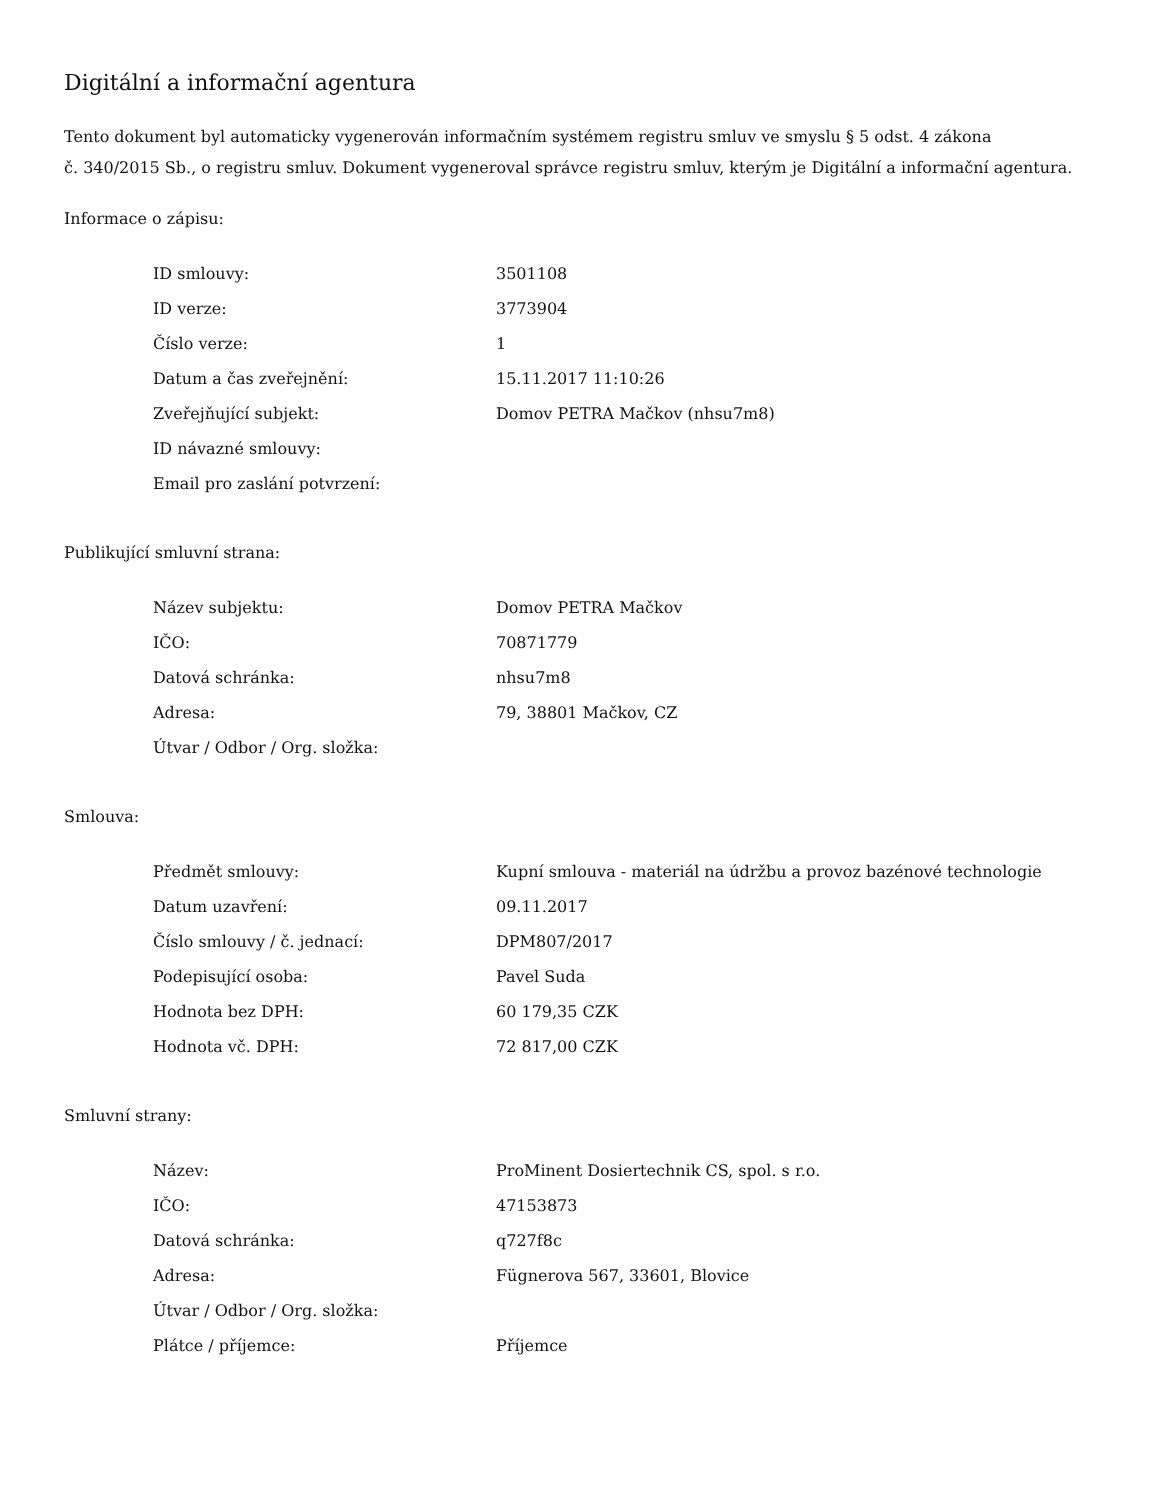Digitální a informační agentura
Tento dokument byl automaticky vygenerován informačním systémem registru smluv ve smyslu § 5 odst. 4 zákona
č. 340/2015 Sb., o registru smluv. Dokument vygeneroval správce registru smluv, kterým je Digitální a informační agentura.
Informace o zápisu:
| ID smlouvy: | 3501108 |
| ID verze: | 3773904 |
| Číslo verze: | 1 |
| Datum a čas zveřejnění: | 15.11.2017 11:10:26 |
| Zveřejňující subjekt: | Domov PETRA Mačkov (nhsu7m8) |
| ID návazné smlouvy: | |
| Email pro zaslání potvrzení: | |
Publikující smluvní strana:
| Název subjektu: | Domov PETRA Mačkov |
| IČO: | 70871779 |
| Datová schránka: | nhsu7m8 |
| Adresa: | 79, 38801 Mačkov, CZ |
| Útvar / Odbor / Org. složka: | |
Smlouva:
| Předmět smlouvy: | Kupní smlouva - materiál na údržbu a provoz bazénové technologie |
| Datum uzavření: | 09.11.2017 |
| Číslo smlouvy / č. jednací: | DPM807/2017 |
| Podepisující osoba: | Pavel Suda |
| Hodnota bez DPH: | 60 179,35 CZK |
| Hodnota vč. DPH: | 72 817,00 CZK |
Smluvní strany:
| Název: | ProMinent Dosiertechnik CS, spol. s r.o. |
| IČO: | 47153873 |
| Datová schránka: | q727f8c |
| Adresa: | Fügnerova 567, 33601, Blovice |
| Útvar / Odbor / Org. složka: | |
| Plátce / příjemce: | Příjemce |